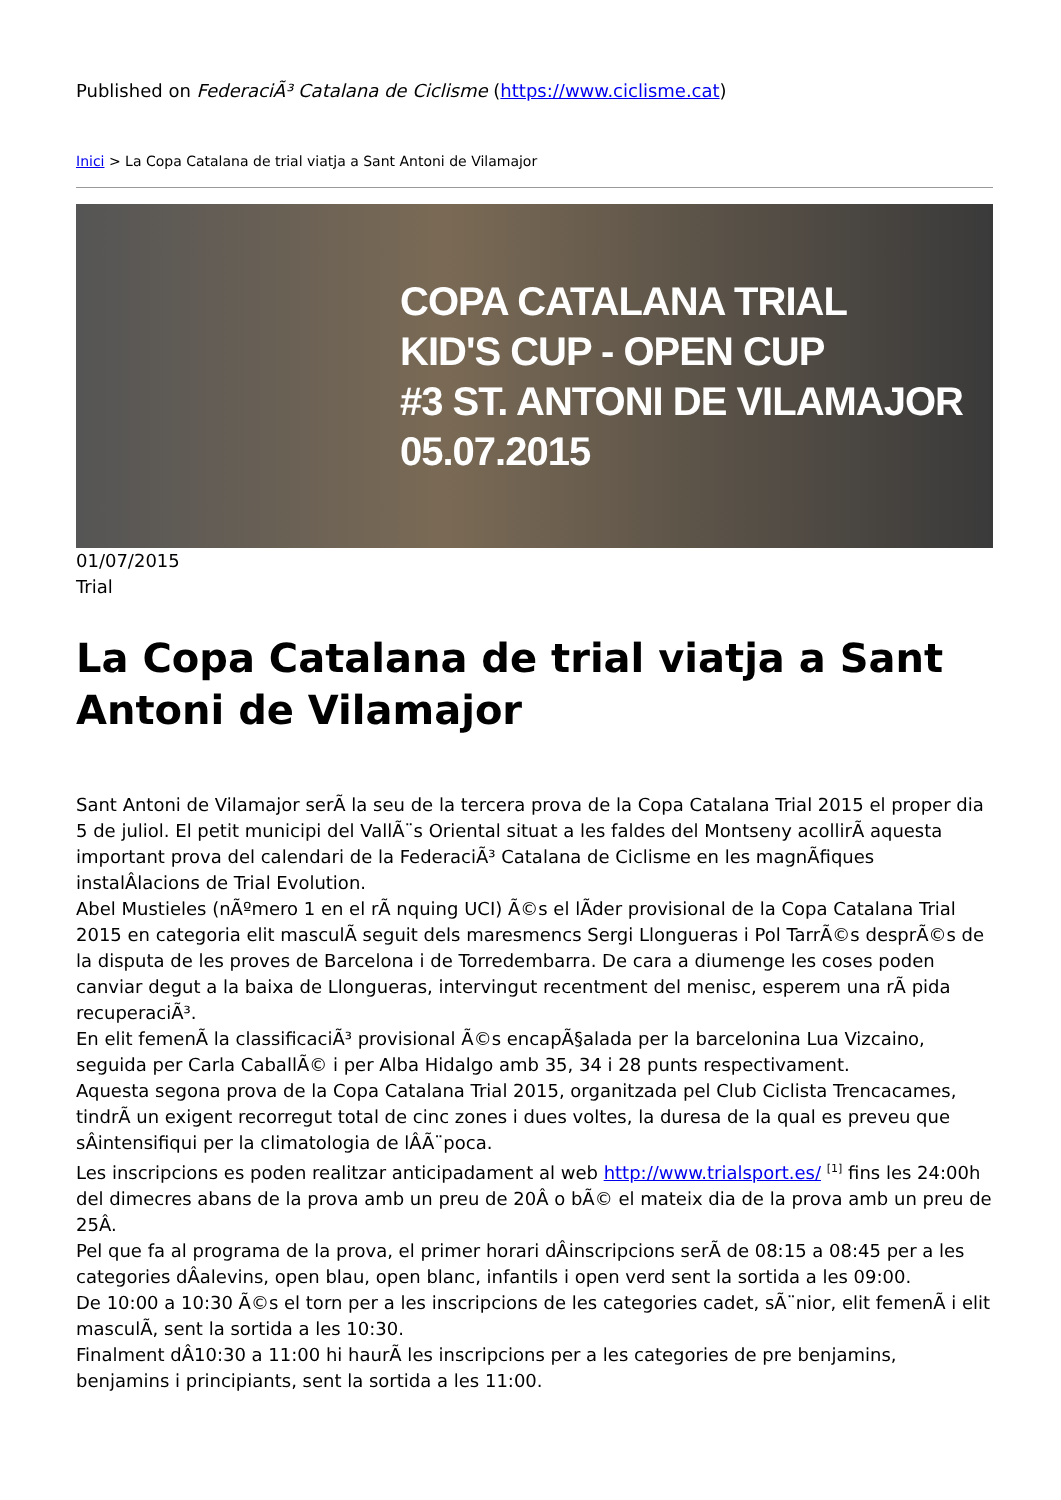Published on FederaciÃ³ Catalana de Ciclisme (https://www.ciclisme.cat)
Inici > La Copa Catalana de trial viatja a Sant Antoni de Vilamajor
COPA CATALANA TRIAL
KID'S CUP - OPEN CUP
#3 ST. ANTONI DE VILAMAJOR
05.07.2015
01/07/2015
Trial
La Copa Catalana de trial viatja a Sant Antoni de Vilamajor
Sant Antoni de Vilamajor serÃ la seu de la tercera prova de la Copa Catalana Trial 2015 el proper dia 5 de juliol. El petit municipi del VallÃ¨s Oriental situat a les faldes del Montseny acollirÃ aquesta important prova del calendari de la FederaciÃ³ Catalana de Ciclisme en les magnÃfiques instalÂlacions de Trial Evolution.
Abel Mustieles (nÃºmero 1 en el rÃ nquing UCI) Ã©s el lÃder provisional de la Copa Catalana Trial 2015 en categoria elit masculÃ seguit dels maresmencs Sergi Llongueras i Pol TarrÃ©s desprÃ©s de la disputa de les proves de Barcelona i de Torredembarra. De cara a diumenge les coses poden canviar degut a la baixa de Llongueras, intervingut recentment del menisc, esperem una rÃ pida recuperaciÃ³.
En elit femenÃ la classificaciÃ³ provisional Ã©s encapÃ§alada per la barcelonina Lua Vizcaino, seguida per Carla CaballÃ© i per Alba Hidalgo amb 35, 34 i 28 punts respectivament.
Aquesta segona prova de la Copa Catalana Trial 2015, organitzada pel Club Ciclista Trencacames, tindrÃ un exigent recorregut total de cinc zones i dues voltes, la duresa de la qual es preveu que sÂintensifiqui per la climatologia de lÂÃ¨poca.
Les inscripcions es poden realitzar anticipadament al web http://www.trialsport.es/ <sup>[1]</sup> fins les 24:00h del dimecres abans de la prova amb un preu de 20Â o bÃ© el mateix dia de la prova amb un preu de 25Â.
Pel que fa al programa de la prova, el primer horari dÂinscripcions serÃ de 08:15 a 08:45 per a les categories dÂalevins, open blau, open blanc, infantils i open verd sent la sortida a les 09:00.
De 10:00 a 10:30 Ã©s el torn per a les inscripcions de les categories cadet, sÃ¨nior, elit femenÃ i elit masculÃ, sent la sortida a les 10:30.
Finalment dÂ10:30 a 11:00 hi haurÃ les inscripcions per a les categories de pre benjamins, benjamins i principiants, sent la sortida a les 11:00.